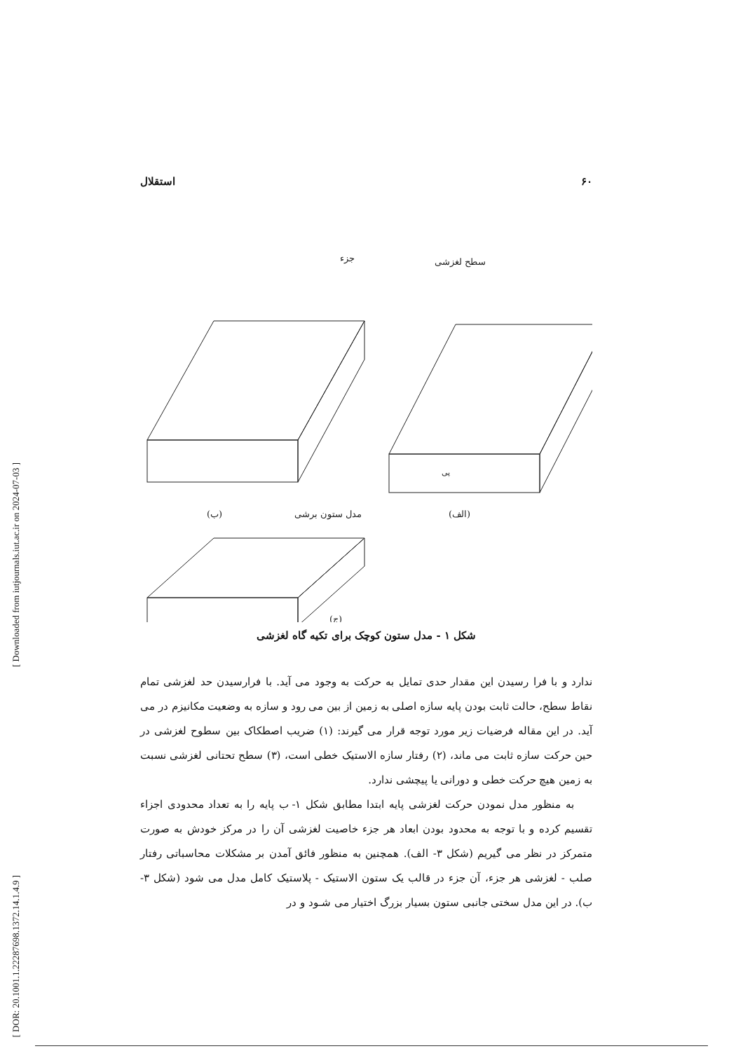[ Downloaded from iutjournals.iut.ac.ir on 2024-07-03 ]
[ DOR: 20.1001.1.22287698.1372.14.1.4.9 ]
۶۰ استقلال
سطح لغزشی
پی
(الف)
جزء
(ب)
مدل ستون برشی
(ج)
شکل ۱ - مدل ستون کوچک برای تکیه گاه لغزشی
ندارد و با فرا رسیدن این مقدار حدی تمایل به حرکت به وجود می آید. با فرارسیدن حد لغزشی تمام نقاط سطح، حالت ثابت بودن پایه سازه اصلی به زمین از بین می رود و سازه به وضعیت مکانیزم در می آید. در این مقاله فرضیات زیر مورد توجه قرار می گیرند: (۱) ضریب اصطکاک بین سطوح لغزشی در حین حرکت سازه ثابت می ماند، (۲) رفتار سازه الاستیک خطی است، (۳) سطح تحتانی لغزشی نسبت به زمین هیچ حرکت خطی و دورانی یا پیچشی ندارد.
به منظور مدل نمودن حرکت لغزشی پایه ابتدا مطابق شکل ۱- ب پایه را به تعداد محدودی اجزاء تقسیم کرده و با توجه به محدود بودن ابعاد هر جزء خاصیت لغزشی آن را در مرکز خودش به صورت متمرکز در نظر می گیریم (شکل ۳- الف). همچنین به منظور فائق آمدن بر مشکلات محاسباتی رفتار صلب - لغزشی هر جزء، آن جزء در قالب یک ستون الاستیک - پلاستیک کامل مدل می شود (شکل ۳- ب). در این مدل سختی جانبی ستون بسیار بزرگ اختیار می شـود و در